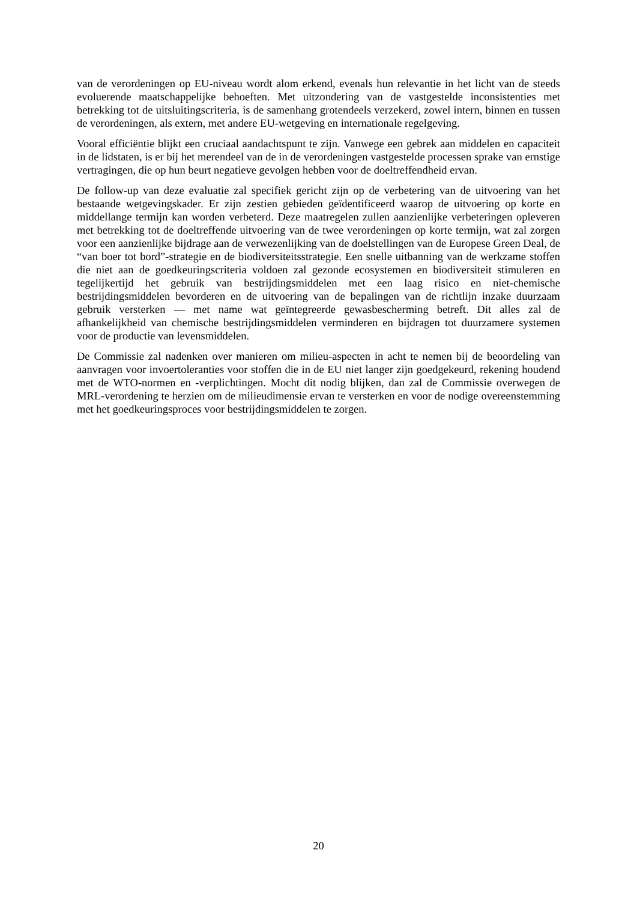van de verordeningen op EU-niveau wordt alom erkend, evenals hun relevantie in het licht van de steeds evoluerende maatschappelijke behoeften. Met uitzondering van de vastgestelde inconsistenties met betrekking tot de uitsluitingscriteria, is de samenhang grotendeels verzekerd, zowel intern, binnen en tussen de verordeningen, als extern, met andere EU-wetgeving en internationale regelgeving.
Vooral efficiëntie blijkt een cruciaal aandachtspunt te zijn. Vanwege een gebrek aan middelen en capaciteit in de lidstaten, is er bij het merendeel van de in de verordeningen vastgestelde processen sprake van ernstige vertragingen, die op hun beurt negatieve gevolgen hebben voor de doeltreffendheid ervan.
De follow-up van deze evaluatie zal specifiek gericht zijn op de verbetering van de uitvoering van het bestaande wetgevingskader. Er zijn zestien gebieden geïdentificeerd waarop de uitvoering op korte en middellange termijn kan worden verbeterd. Deze maatregelen zullen aanzienlijke verbeteringen opleveren met betrekking tot de doeltreffende uitvoering van de twee verordeningen op korte termijn, wat zal zorgen voor een aanzienlijke bijdrage aan de verwezenlijking van de doelstellingen van de Europese Green Deal, de “van boer tot bord”-strategie en de biodiversiteitsstrategie. Een snelle uitbanning van de werkzame stoffen die niet aan de goedkeuringscriteria voldoen zal gezonde ecosystemen en biodiversiteit stimuleren en tegelijkertijd het gebruik van bestrijdingsmiddelen met een laag risico en niet-chemische bestrijdingsmiddelen bevorderen en de uitvoering van de bepalingen van de richtlijn inzake duurzaam gebruik versterken — met name wat geïntegreerde gewasbescherming betreft. Dit alles zal de afhankelijkheid van chemische bestrijdingsmiddelen verminderen en bijdragen tot duurzamere systemen voor de productie van levensmiddelen.
De Commissie zal nadenken over manieren om milieu-aspecten in acht te nemen bij de beoordeling van aanvragen voor invoertoleranties voor stoffen die in de EU niet langer zijn goedgekeurd, rekening houdend met de WTO-normen en -verplichtingen. Mocht dit nodig blijken, dan zal de Commissie overwegen de MRL-verordening te herzien om de milieudimensie ervan te versterken en voor de nodige overeenstemming met het goedkeuringsproces voor bestrijdingsmiddelen te zorgen.
20